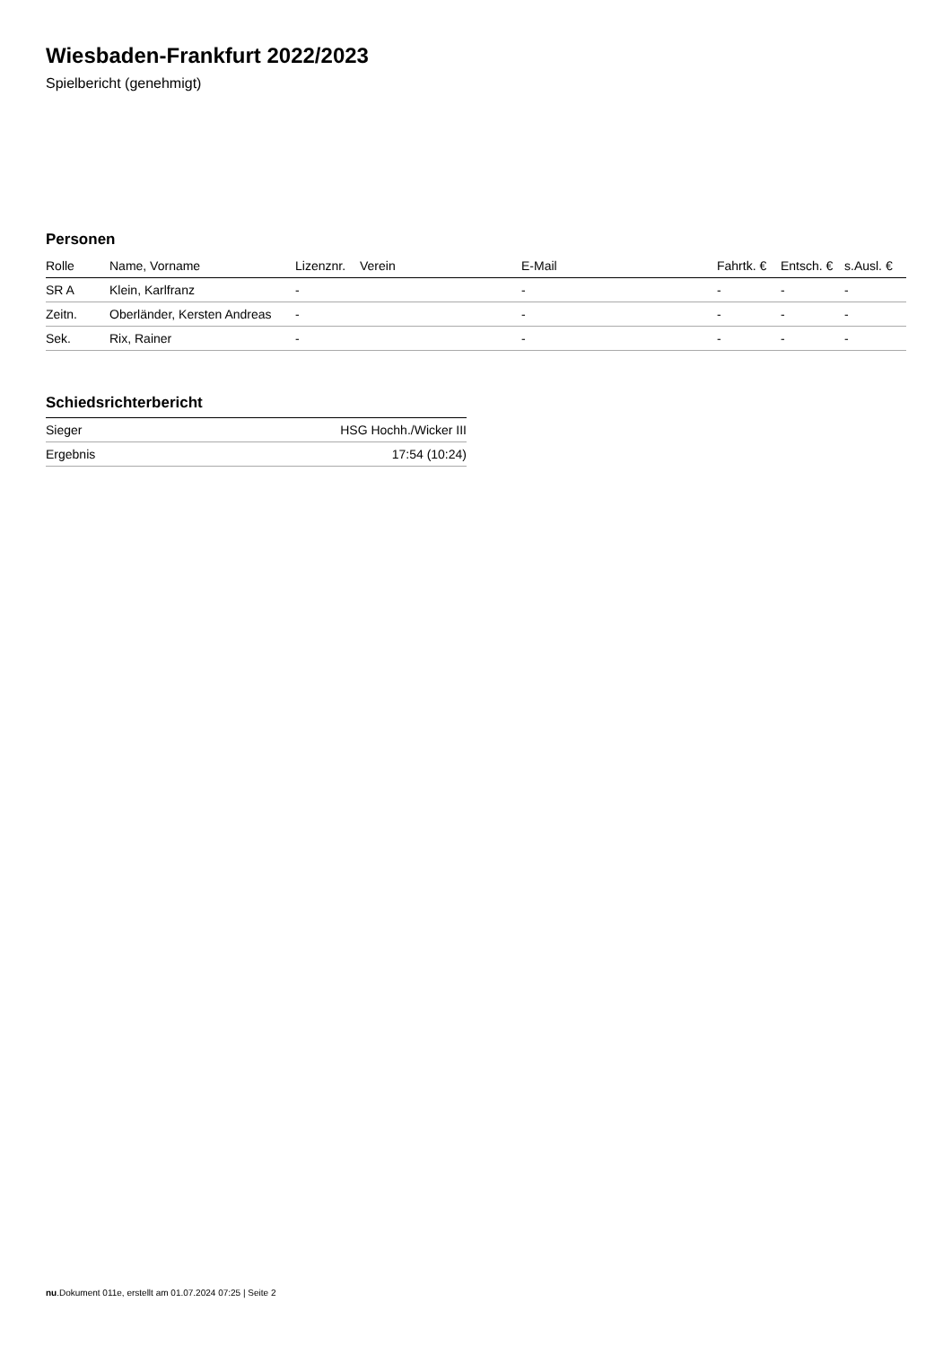Wiesbaden-Frankfurt 2022/2023
Spielbericht (genehmigt)
Personen
| Rolle | Name, Vorname | Lizenznr. | Verein | E-Mail | Fahrtk. € | Entsch. € | s.Ausl. € |
| --- | --- | --- | --- | --- | --- | --- | --- |
| SR A | Klein, Karlfranz | - | | - | - | - | - |
| Zeitn. | Oberländer, Kersten Andreas | - | | - | - | - | - |
| Sek. | Rix, Rainer | - | | - | - | - | - |
Schiedsrichterbericht
| Sieger | HSG Hochh./Wicker III |
| Ergebnis | 17:54 (10:24) |
nu.Dokument 011e, erstellt am 01.07.2024 07:25 | Seite 2